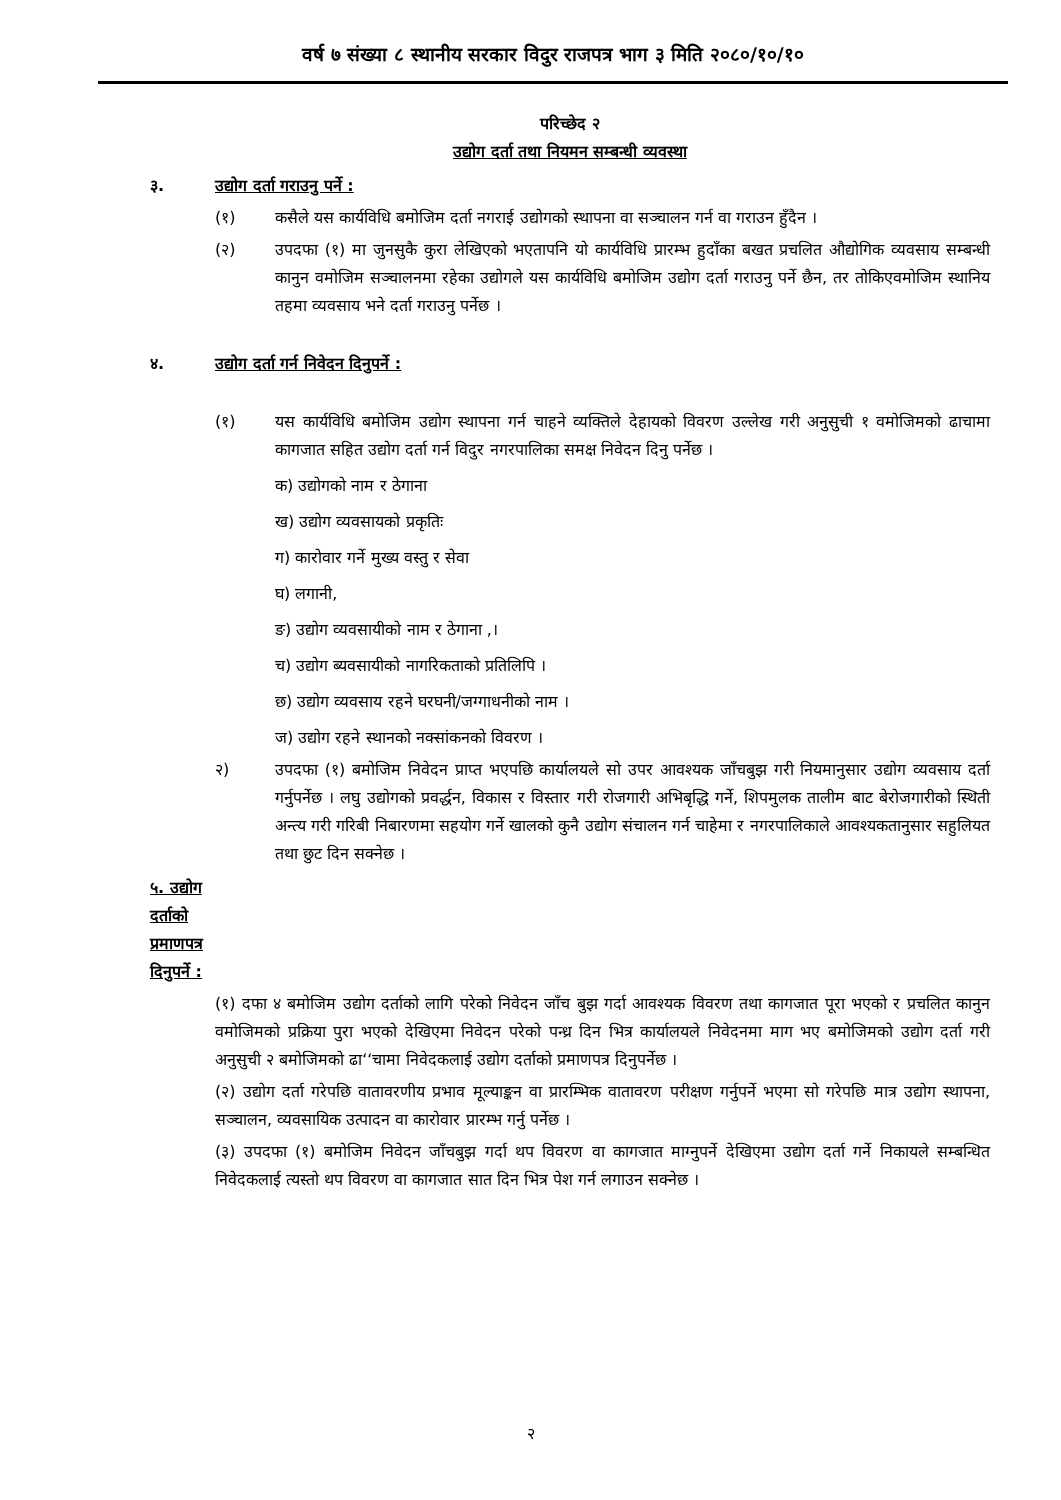वर्ष ७ संख्या ८ स्थानीय सरकार विदुर राजपत्र भाग ३ मिति २०८०/१०/१०
परिच्छेद २
उद्योग दर्ता तथा नियमन सम्बन्धी व्यवस्था
३. उद्योग दर्ता गराउनु पर्ने :
(१) कसैले यस कार्यविधि बमोजिम दर्ता नगराई उद्योगको स्थापना वा सञ्चालन गर्न वा गराउन हुँदैन ।
(२) उपदफा (१) मा जुनसुकै कुरा लेखिएको भएतापनि यो कार्यविधि प्रारम्भ हुदाँका बखत प्रचलित औद्योगिक व्यवसाय सम्बन्धी कानुन वमोजिम सञ्चालनमा रहेका उद्योगले यस कार्यविधि बमोजिम उद्योग दर्ता गराउनु पर्ने छैन, तर तोकिएवमोजिम स्थानिय तहमा व्यवसाय भने दर्ता गराउनु पर्नेछ ।
४. उद्योग दर्ता गर्न निवेदन दिनुपर्ने :
(१) यस कार्यविधि बमोजिम उद्योग स्थापना गर्न चाहने व्यक्तिले देहायको विवरण उल्लेख गरी अनुसुची १ वमोजिमको ढाचामा कागजात सहित उद्योग दर्ता गर्न विदुर नगरपालिका समक्ष निवेदन दिनु पर्नेछ ।
क) उद्योगको नाम र ठेगाना
ख) उद्योग व्यवसायको प्रकृतिः
ग) कारोवार गर्ने मुख्य वस्तु र सेवा
घ) लगानी,
ङ) उद्योग व्यवसायीको नाम र ठेगाना ,।
च) उद्योग ब्यवसायीको नागरिकताको प्रतिलिपि ।
छ) उद्योग व्यवसाय रहने घरघनी/जग्गाधनीको नाम ।
ज) उद्योग रहने स्थानको नक्सांकनको विवरण ।
२) उपदफा (१) बमोजिम निवेदन प्राप्त भएपछि कार्यालयले सो उपर आवश्यक जाँचबुझ गरी नियमानुसार उद्योग व्यवसाय दर्ता गर्नुपर्नेछ । लघु उद्योगको प्रवर्द्धन, विकास र विस्तार गरी रोजगारी अभिबृद्धि गर्ने, शिपमुलक तालीम बाट बेरोजगारीको स्थिती अन्त्य गरी गरिबी निबारणमा सहयोग गर्ने खालको कुनै उद्योग संचालन गर्न चाहेमा र नगरपालिकाले आवश्यकतानुसार सहुलियत तथा छुट दिन सक्नेछ ।
५. उद्योग दर्ताको प्रमाणपत्र दिनुपर्ने :
(१) दफा ४ बमोजिम उद्योग दर्ताको लागि परेको निवेदन जाँच बुझ गर्दा आवश्यक विवरण तथा कागजात पूरा भएको र प्रचलित कानुन वमोजिमको प्रक्रिया पुरा भएको देखिएमा निवेदन परेको पन्ध्र दिन भित्र कार्यालयले निवेदनमा माग भए बमोजिमको उद्योग दर्ता गरी अनुसुची २ बमोजिमको ढा‘‘चामा निवेदकलाई उद्योग दर्ताको प्रमाणपत्र दिनुपर्नेछ ।
(२) उद्योग दर्ता गरेपछि वातावरणीय प्रभाव मूल्याङ्कन वा प्रारम्भिक वातावरण परीक्षण गर्नुपर्ने भएमा सो गरेपछि मात्र उद्योग स्थापना, सञ्चालन, व्यवसायिक उत्पादन वा कारोवार प्रारम्भ गर्नु पर्नेछ ।
(३) उपदफा (१) बमोजिम निवेदन जाँचबुझ गर्दा थप विवरण वा कागजात माग्नुपर्ने देखिएमा उद्योग दर्ता गर्ने निकायले सम्बन्धित निवेदकलाई त्यस्तो थप विवरण वा कागजात सात दिन भित्र पेश गर्न लगाउन सक्नेछ ।
२